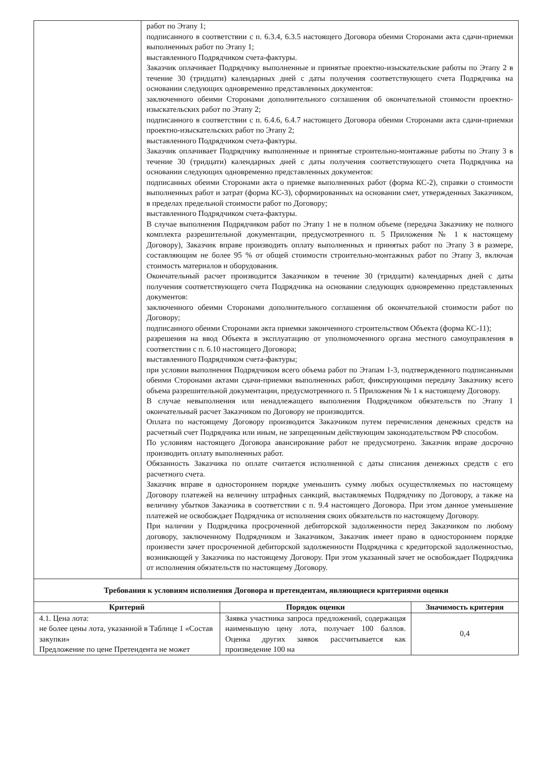| | работ по Этапу 1; подписанного в соответствии с п. 6.3.4, 6.3.5 настоящего Договора обеими Сторонами акта сдачи-приемки выполненных работ по Этапу 1; выставленного Подрядчиком счета-фактуры. Заказчик оплачивает Подрядчику выполненные и принятые проектно-изыскательские работы по Этапу 2 в течение 30 (тридцати) календарных дней с даты получения соответствующего счета Подрядчика на основании следующих одновременно представленных документов: заключенного обеими Сторонами дополнительного соглашения об окончательной стоимости проектно-изыскательских работ по Этапу 2; подписанного в соответствии с п. 6.4.6, 6.4.7 настоящего Договора обеими Сторонами акта сдачи-приемки проектно-изыскательских работ по Этапу 2; выставленного Подрядчиком счета-фактуры. Заказчик оплачивает Подрядчику выполненные и принятые строительно-монтажные работы по Этапу 3 в течение 30 (тридцати) календарных дней с даты получения соответствующего счета Подрядчика на основании следующих одновременно представленных документов: подписанных обеими Сторонами акта о приемке выполненных работ (форма КС-2), справки о стоимости выполненных работ и затрат (форма КС-3), сформированных на основании смет, утвержденных Заказчиком, в пределах предельной стоимости работ по Договору; выставленного Подрядчиком счета-фактуры. В случае выполнения Подрядчиком работ по Этапу 1 не в полном объеме (передача Заказчику не полного комплекта разрешительной документации, предусмотренного п. 5 Приложения № 1 к настоящему Договору), Заказчик вправе производить оплату выполненных и принятых работ по Этапу 3 в размере, составляющим не более 95 % от общей стоимости строительно-монтажных работ по Этапу 3, включая стоимость материалов и оборудования. Окончательный расчет производится Заказчиком в течение 30 (тридцати) календарных дней с даты получения соответствующего счета Подрядчика на основании следующих одновременно представленных документов: заключенного обеими Сторонами дополнительного соглашения об окончательной стоимости работ по Договору; подписанного обеими Сторонами акта приемки законченного строительством Объекта (форма КС-11); разрешения на ввод Объекта в эксплуатацию от уполномоченного органа местного самоуправления в соответствии с п. 6.10 настоящего Договора; выставленного Подрядчиком счета-фактуры; при условии выполнения Подрядчиком всего объема работ по Этапам 1-3, подтвержденного подписанными обеими Сторонами актами сдачи-приемки выполненных работ, фиксирующими передачу Заказчику всего объема разрешительной документации, предусмотренного п. 5 Приложения № 1 к настоящему Договору. В случае невыполнения или ненадлежащего выполнения Подрядчиком обязательств по Этапу 1 окончательный расчет Заказчиком по Договору не производится. Оплата по настоящему Договору производится Заказчиком путем перечисления денежных средств на расчетный счет Подрядчика или иным, не запрещенным действующим законодательством РФ способом. По условиям настоящего Договора авансирование работ не предусмотрено. Заказчик вправе досрочно производить оплату выполненных работ. Обязанность Заказчика по оплате считается исполненной с даты списания денежных средств с его расчетного счета. Заказчик вправе в одностороннем порядке уменьшить сумму любых осуществляемых по настоящему Договору платежей на величину штрафных санкций, выставляемых Подрядчику по Договору, а также на величину убытков Заказчика в соответствии с п. 9.4 настоящего Договора. При этом данное уменьшение платежей не освобождает Подрядчика от исполнения своих обязательств по настоящему Договору. При наличии у Подрядчика просроченной дебиторской задолженности перед Заказчиком по любому договору, заключенному Подрядчиком и Заказчиком, Заказчик имеет право в одностороннем порядке произвести зачет просроченной дебиторской задолженности Подрядчика с кредиторской задолженностью, возникающей у Заказчика по настоящему Договору. При этом указанный зачет не освобождает Подрядчика от исполнения обязательств по настоящему Договору. |
| Требования к условиям исполнения Договора и претендентам, являющиеся критериями оценки | | |
| --- | --- | --- |
| Критерий | Порядок оценки | Значимость критерия |
| 4.1. Цена лота: не более цены лота, указанной в Таблице 1 «Состав закупки» Предложение по цене Претендента не может | Заявка участника запроса предложений, содержащая наименьшую цену лота, получает 100 баллов. Оценка других заявок рассчитывается как произведение 100 на | 0,4 |